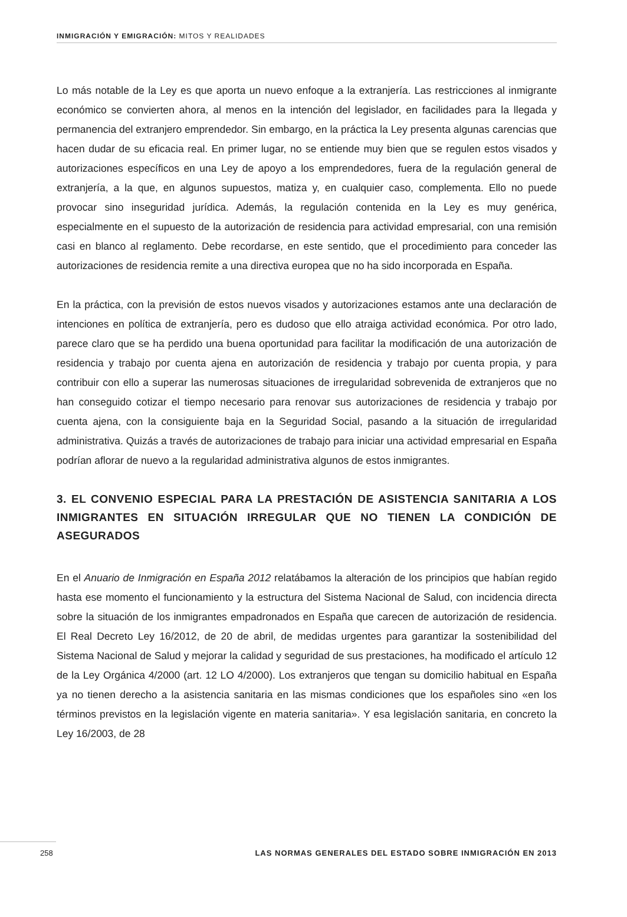INMIGRACIÓN Y EMIGRACIÓN: MITOS Y REALIDADES
Lo más notable de la Ley es que aporta un nuevo enfoque a la extranjería. Las restricciones al inmigrante económico se convierten ahora, al menos en la intención del legislador, en facilidades para la llegada y permanencia del extranjero emprendedor. Sin embargo, en la práctica la Ley presenta algunas carencias que hacen dudar de su eficacia real. En primer lugar, no se entiende muy bien que se regulen estos visados y autorizaciones específicos en una Ley de apoyo a los emprendedores, fuera de la regulación general de extranjería, a la que, en algunos supuestos, matiza y, en cualquier caso, complementa. Ello no puede provocar sino inseguridad jurídica. Además, la regulación contenida en la Ley es muy genérica, especialmente en el supuesto de la autorización de residencia para actividad empresarial, con una remisión casi en blanco al reglamento. Debe recordarse, en este sentido, que el procedimiento para conceder las autorizaciones de residencia remite a una directiva europea que no ha sido incorporada en España.
En la práctica, con la previsión de estos nuevos visados y autorizaciones estamos ante una declaración de intenciones en política de extranjería, pero es dudoso que ello atraiga actividad económica. Por otro lado, parece claro que se ha perdido una buena oportunidad para facilitar la modificación de una autorización de residencia y trabajo por cuenta ajena en autorización de residencia y trabajo por cuenta propia, y para contribuir con ello a superar las numerosas situaciones de irregularidad sobrevenida de extranjeros que no han conseguido cotizar el tiempo necesario para renovar sus autorizaciones de residencia y trabajo por cuenta ajena, con la consiguiente baja en la Seguridad Social, pasando a la situación de irregularidad administrativa. Quizás a través de autorizaciones de trabajo para iniciar una actividad empresarial en España podrían aflorar de nuevo a la regularidad administrativa algunos de estos inmigrantes.
3. EL CONVENIO ESPECIAL PARA LA PRESTACIÓN DE ASISTENCIA SANITARIA A LOS INMIGRANTES EN SITUACIÓN IRREGULAR QUE NO TIENEN LA CONDICIÓN DE ASEGURADOS
En el Anuario de Inmigración en España 2012 relatábamos la alteración de los principios que habían regido hasta ese momento el funcionamiento y la estructura del Sistema Nacional de Salud, con incidencia directa sobre la situación de los inmigrantes empadronados en España que carecen de autorización de residencia. El Real Decreto Ley 16/2012, de 20 de abril, de medidas urgentes para garantizar la sostenibilidad del Sistema Nacional de Salud y mejorar la calidad y seguridad de sus prestaciones, ha modificado el artículo 12 de la Ley Orgánica 4/2000 (art. 12 LO 4/2000). Los extranjeros que tengan su domicilio habitual en España ya no tienen derecho a la asistencia sanitaria en las mismas condiciones que los españoles sino «en los términos previstos en la legislación vigente en materia sanitaria». Y esa legislación sanitaria, en concreto la Ley 16/2003, de 28
258 LAS NORMAS GENERALES DEL ESTADO SOBRE INMIGRACIÓN EN 2013